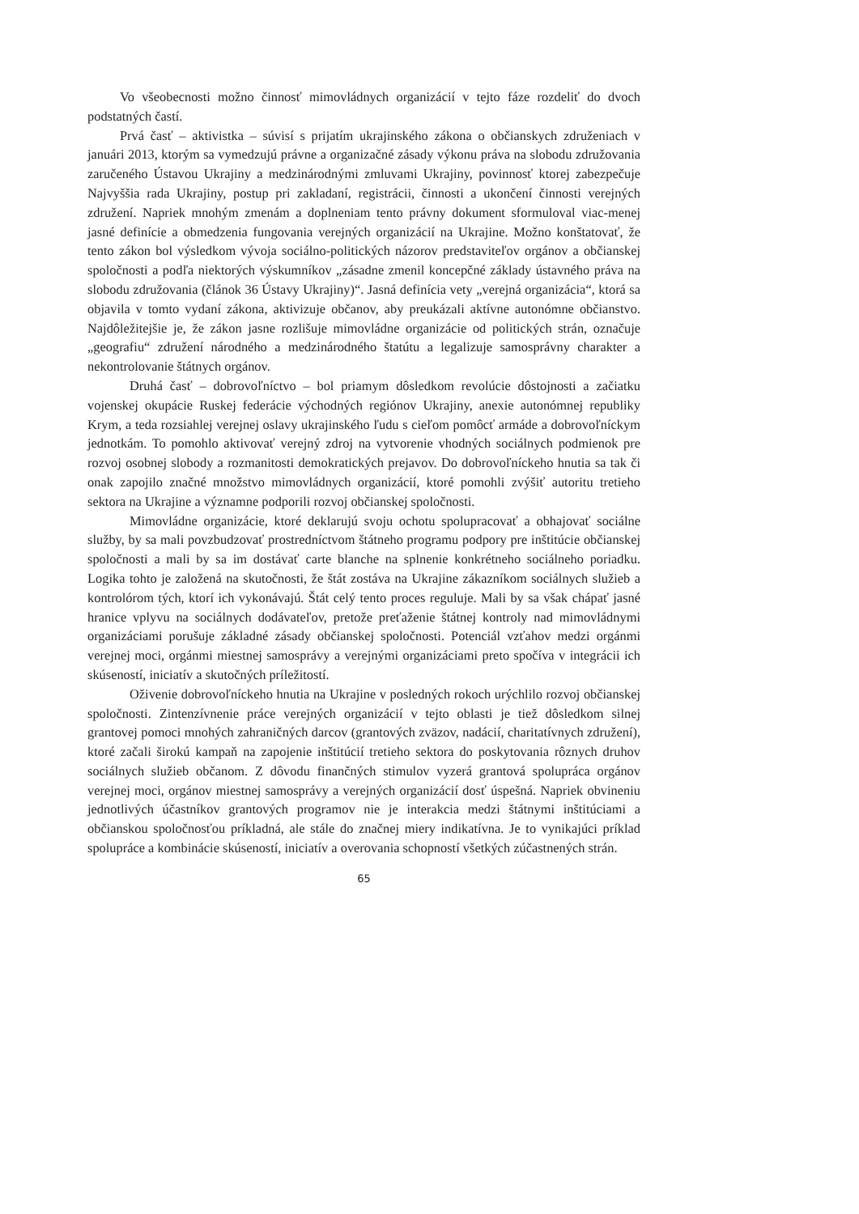Vo všeobecnosti možno činnosť mimovládnych organizácií v tejto fáze rozdeliť do dvoch podstatných častí.
Prvá časť – aktivistka – súvisí s prijatím ukrajinského zákona o občianskych združeniach v januári 2013, ktorým sa vymedzujú právne a organizačné zásady výkonu práva na slobodu združovania zaručeného Ústavou Ukrajiny a medzinárodnými zmluvami Ukrajiny, povinnosť ktorej zabezpečuje Najvyššia rada Ukrajiny, postup pri zakladaní, registrácii, činnosti a ukončení činnosti verejných združení. Napriek mnohým zmenám a doplneniam tento právny dokument sformuloval viac-menej jasné definície a obmedzenia fungovania verejných organizácií na Ukrajine. Možno konštatovať, že tento zákon bol výsledkom vývoja sociálno-politických názorov predstaviteľov orgánov a občianskej spoločnosti a podľa niektorých výskumníkov „zásadne zmenil koncepčné základy ústavného práva na slobodu združovania (článok 36 Ústavy Ukrajiny)“. Jasná definícia vety „verejná organizácia“, ktorá sa objavila v tomto vydaní zákona, aktivizuje občanov, aby preukázali aktívne autonómne občianstvo. Najdôležitejšie je, že zákon jasne rozlišuje mimovládne organizácie od politických strán, označuje „geografiu“ združení národného a medzinárodného štatútu a legalizuje samosprávny charakter a nekontrolovanie štátnych orgánov.
Druhá časť – dobrovoľníctvo – bol priamym dôsledkom revolúcie dôstojnosti a začiatku vojenskej okupácie Ruskej federácie východných regiónov Ukrajiny, anexie autonómnej republiky Krym, a teda rozsiahlej verejnej oslavy ukrajinského ľudu s cieľom pomôcť armáde a dobrovoľníckym jednotkám. To pomohlo aktivovať verejný zdroj na vytvorenie vhodných sociálnych podmienok pre rozvoj osobnej slobody a rozmanitosti demokratických prejavov. Do dobrovoľníckeho hnutia sa tak či onak zapojilo značné množstvo mimovládnych organizácií, ktoré pomohli zvýšiť autoritu tretieho sektora na Ukrajine a významne podporili rozvoj občianskej spoločnosti.
Mimovládne organizácie, ktoré deklarujú svoju ochotu spolupracovať a obhajovať sociálne služby, by sa mali povzbudzovať prostredníctvom štátneho programu podpory pre inštitúcie občianskej spoločnosti a mali by sa im dostávať carte blanche na splnenie konkrétneho sociálneho poriadku. Logika tohto je založená na skutočnosti, že štát zostáva na Ukrajine zákazníkom sociálnych služieb a kontrolórom tých, ktorí ich vykonávajú. Štát celý tento proces reguluje. Mali by sa však chápať jasné hranice vplyvu na sociálnych dodávateľov, pretože preťaženie štátnej kontroly nad mimovládnymi organizáciami porušuje základné zásady občianskej spoločnosti. Potenciál vzťahov medzi orgánmi verejnej moci, orgánmi miestnej samosprávy a verejnými organizáciami preto spočíva v integrácii ich skúseností, iniciatív a skutočných príležitostí.
Oživenie dobrovoľníckeho hnutia na Ukrajine v posledných rokoch urýchlilo rozvoj občianskej spoločnosti. Zintenzívnenie práce verejných organizácií v tejto oblasti je tiež dôsledkom silnej grantovej pomoci mnohých zahraničných darcov (grantových zväzov, nadácií, charitatívnych združení), ktoré začali širokú kampaň na zapojenie inštitúcií tretieho sektora do poskytovania rôznych druhov sociálnych služieb občanom. Z dôvodu finančných stimulov vyzerá grantová spolupráca orgánov verejnej moci, orgánov miestnej samosprávy a verejných organizácií dosť úspešná. Napriek obvineniu jednotlivých účastníkov grantových programov nie je interakcia medzi štátnymi inštitúciami a občianskou spoločnosťou príkladná, ale stále do značnej miery indikatívna. Je to vynikajúci príklad spolupráce a kombinácie skúseností, iniciatív a overovania schopností všetkých zúčastnených strán.
65